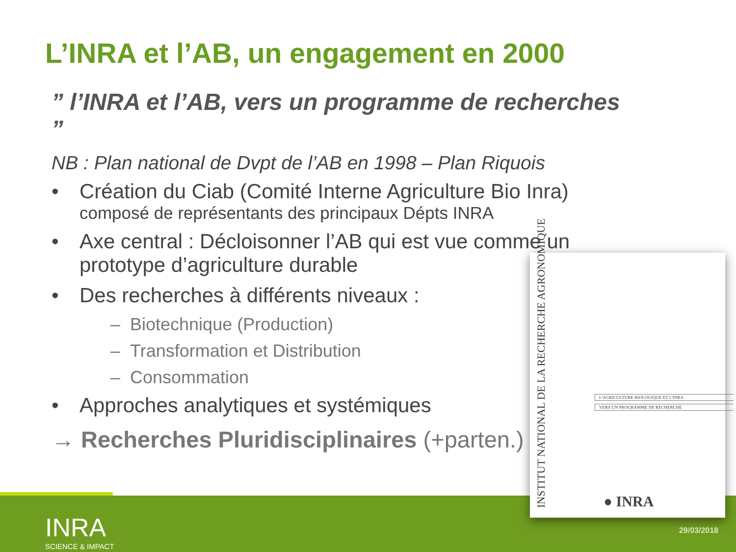L’INRA et l’AB, un engagement en 2000
” l’INRA et l’AB, vers un programme de recherches ”
NB : Plan national de Dvpt de l’AB en 1998 – Plan Riquois
• Création du Ciab (Comité Interne Agriculture Bio Inra)
composé de représentants des principaux Dépts INRA
• Axe central : Décloisonner l’AB qui est vue comme un prototype d’agriculture durable
• Des recherches à différents niveaux :
– Biotechnique (Production)
– Transformation et Distribution
– Consommation
• Approches analytiques et systémiques
→ Recherches Pluridisciplinaires (+parten.)
INRA
SCIENCE & IMPACT
29/03/2018
INSTITUT NATIONAL DE LA RECHERCHE AGRONOMIQUE
L'AGRICULTURE BIOLOGIQUE ET L'INRA
VERS UN PROGRAMME DE RECHERCHE
● INRA